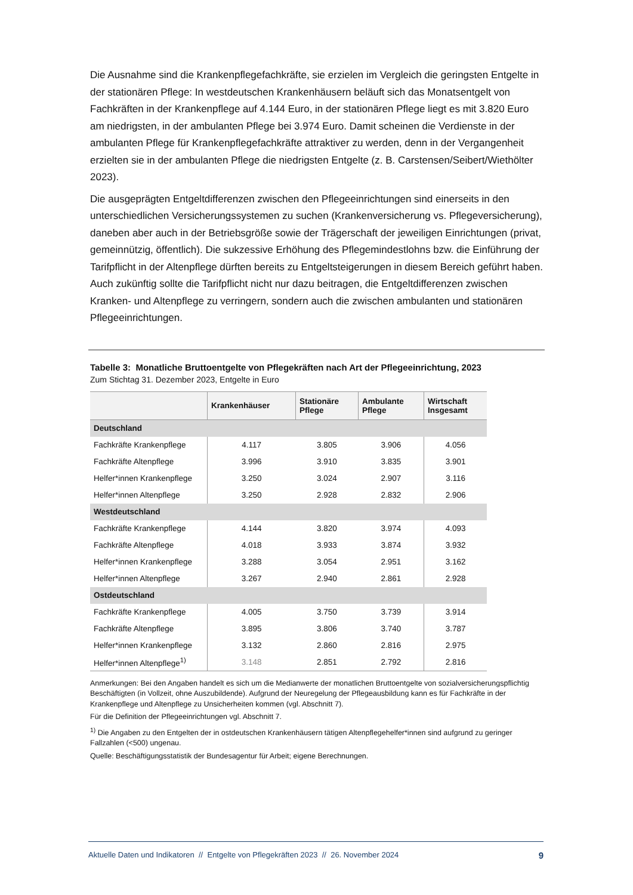Die Ausnahme sind die Krankenpflegefachkräfte, sie erzielen im Vergleich die geringsten Entgelte in der stationären Pflege: In westdeutschen Krankenhäusern beläuft sich das Monatsentgelt von Fachkräften in der Krankenpflege auf 4.144 Euro, in der stationären Pflege liegt es mit 3.820 Euro am niedrigsten, in der ambulanten Pflege bei 3.974 Euro. Damit scheinen die Verdienste in der ambulanten Pflege für Krankenpflegefachkräfte attraktiver zu werden, denn in der Vergangenheit erzielten sie in der ambulanten Pflege die niedrigsten Entgelte (z. B. Carstensen/Seibert/Wiethölter 2023).
Die ausgeprägten Entgeltdifferenzen zwischen den Pflegeeinrichtungen sind einerseits in den unterschiedlichen Versicherungssystemen zu suchen (Krankenversicherung vs. Pflegeversicherung), daneben aber auch in der Betriebsgröße sowie der Trägerschaft der jeweiligen Einrichtungen (privat, gemeinnützig, öffentlich). Die sukzessive Erhöhung des Pflegemindestlohns bzw. die Einführung der Tarifpflicht in der Altenpflege dürften bereits zu Entgeltsteigerungen in diesem Bereich geführt haben. Auch zukünftig sollte die Tarifpflicht nicht nur dazu beitragen, die Entgeltdifferenzen zwischen Kranken- und Altenpflege zu verringern, sondern auch die zwischen ambulanten und stationären Pflegeeinrichtungen.
Tabelle 3: Monatliche Bruttoentgelte von Pflegekräften nach Art der Pflegeeinrichtung, 2023
Zum Stichtag 31. Dezember 2023, Entgelte in Euro
| | Krankenhäuser | Stationäre Pflege | Ambulante Pflege | Wirtschaft Insgesamt |
| --- | --- | --- | --- | --- |
| Deutschland | | | | |
| Fachkräfte Krankenpflege | 4.117 | 3.805 | 3.906 | 4.056 |
| Fachkräfte Altenpflege | 3.996 | 3.910 | 3.835 | 3.901 |
| Helfer*innen Krankenpflege | 3.250 | 3.024 | 2.907 | 3.116 |
| Helfer*innen Altenpflege | 3.250 | 2.928 | 2.832 | 2.906 |
| Westdeutschland | | | | |
| Fachkräfte Krankenpflege | 4.144 | 3.820 | 3.974 | 4.093 |
| Fachkräfte Altenpflege | 4.018 | 3.933 | 3.874 | 3.932 |
| Helfer*innen Krankenpflege | 3.288 | 3.054 | 2.951 | 3.162 |
| Helfer*innen Altenpflege | 3.267 | 2.940 | 2.861 | 2.928 |
| Ostdeutschland | | | | |
| Fachkräfte Krankenpflege | 4.005 | 3.750 | 3.739 | 3.914 |
| Fachkräfte Altenpflege | 3.895 | 3.806 | 3.740 | 3.787 |
| Helfer*innen Krankenpflege | 3.132 | 2.860 | 2.816 | 2.975 |
| Helfer*innen Altenpflege<sup>1)</sup> | 3.148 | 2.851 | 2.792 | 2.816 |
Anmerkungen: Bei den Angaben handelt es sich um die Medianwerte der monatlichen Bruttoentgelte von sozialversicherungspflichtig Beschäftigten (in Vollzeit, ohne Auszubildende). Aufgrund der Neuregelung der Pflegeausbildung kann es für Fachkräfte in der Krankenpflege und Altenpflege zu Unsicherheiten kommen (vgl. Abschnitt 7).
Für die Definition der Pflegeeinrichtungen vgl. Abschnitt 7.
<sup>1)</sup> Die Angaben zu den Entgelten der in ostdeutschen Krankenhäusern tätigen Altenpflegehelfer*innen sind aufgrund zu geringer Fallzahlen (<500) ungenau.
Quelle: Beschäftigungsstatistik der Bundesagentur für Arbeit; eigene Berechnungen.
Aktuelle Daten und Indikatoren // Entgelte von Pflegekräften 2023 // 26. November 2024 9